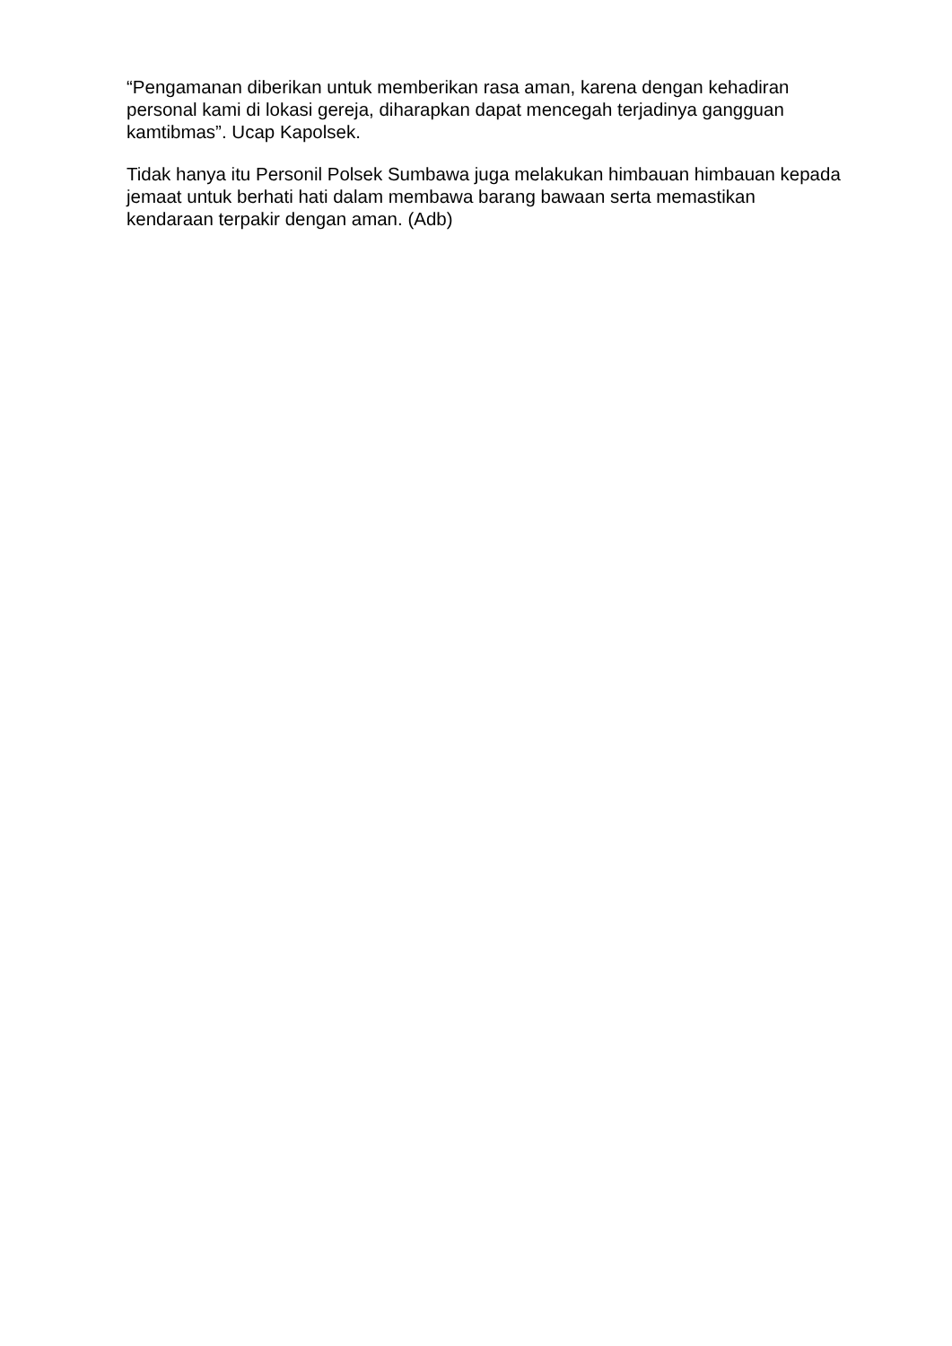“Pengamanan diberikan untuk memberikan rasa aman, karena dengan kehadiran personal kami di lokasi gereja, diharapkan dapat mencegah terjadinya gangguan kamtibmas”. Ucap Kapolsek.
Tidak hanya itu Personil Polsek Sumbawa juga melakukan himbauan himbauan kepada jemaat untuk berhati hati dalam membawa barang bawaan serta memastikan kendaraan terpakir dengan aman. (Adb)